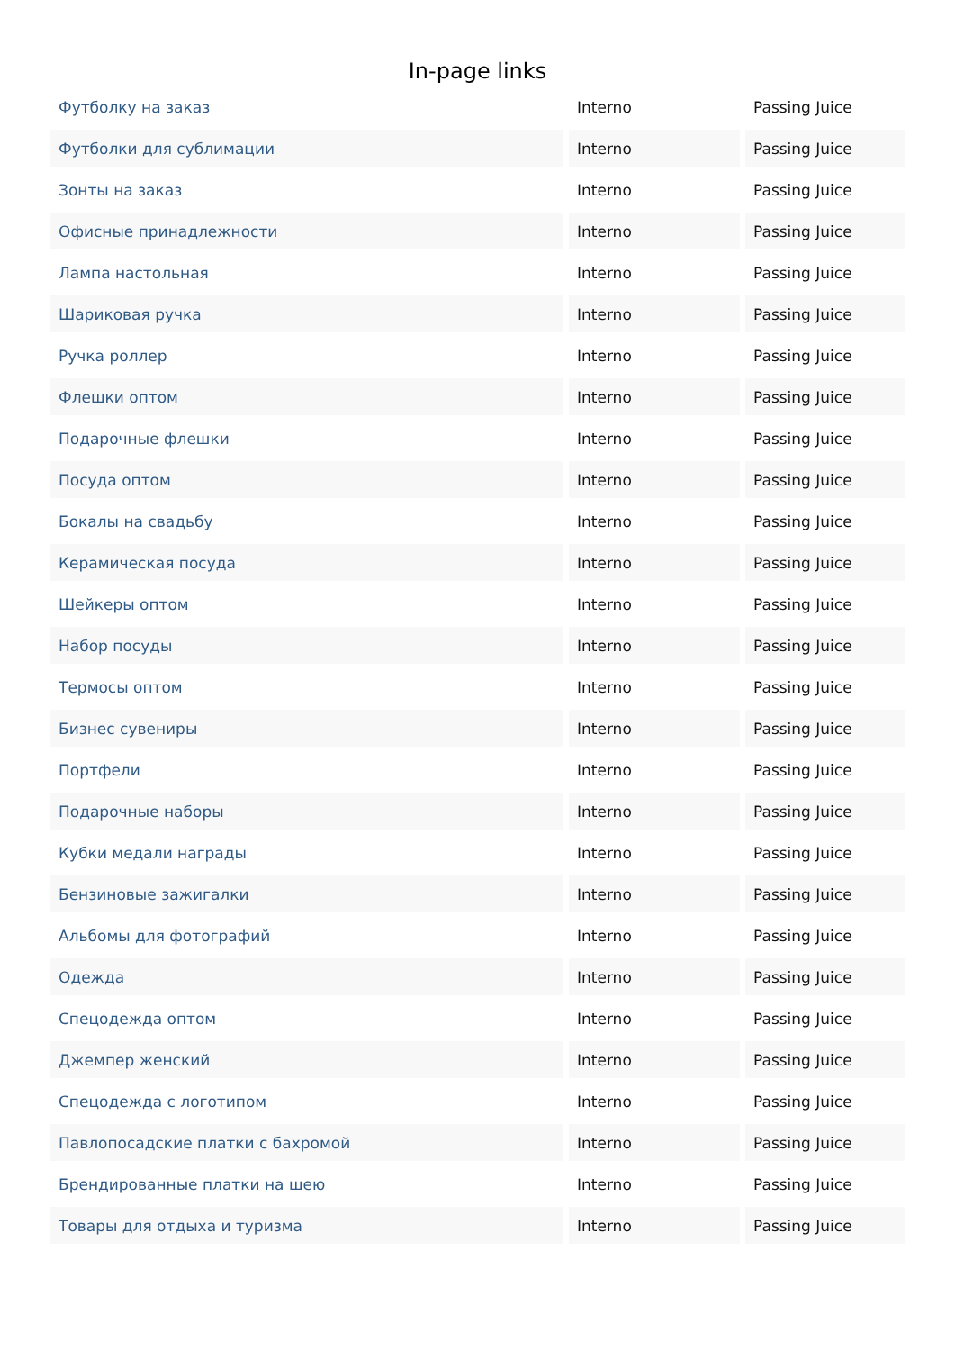In-page links
| Футболку на заказ | Interno | Passing Juice |
| Футболки для сублимации | Interno | Passing Juice |
| Зонты на заказ | Interno | Passing Juice |
| Офисные принадлежности | Interno | Passing Juice |
| Лампа настольная | Interno | Passing Juice |
| Шариковая ручка | Interno | Passing Juice |
| Ручка роллер | Interno | Passing Juice |
| Флешки оптом | Interno | Passing Juice |
| Подарочные флешки | Interno | Passing Juice |
| Посуда оптом | Interno | Passing Juice |
| Бокалы на свадьбу | Interno | Passing Juice |
| Керамическая посуда | Interno | Passing Juice |
| Шейкеры оптом | Interno | Passing Juice |
| Набор посуды | Interno | Passing Juice |
| Термосы оптом | Interno | Passing Juice |
| Бизнес сувениры | Interno | Passing Juice |
| Портфели | Interno | Passing Juice |
| Подарочные наборы | Interno | Passing Juice |
| Кубки медали награды | Interno | Passing Juice |
| Бензиновые зажигалки | Interno | Passing Juice |
| Альбомы для фотографий | Interno | Passing Juice |
| Одежда | Interno | Passing Juice |
| Спецодежда оптом | Interno | Passing Juice |
| Джемпер женский | Interno | Passing Juice |
| Спецодежда с логотипом | Interno | Passing Juice |
| Павлопосадские платки с бахромой | Interno | Passing Juice |
| Брендированные платки на шею | Interno | Passing Juice |
| Товары для отдыха и туризма | Interno | Passing Juice |